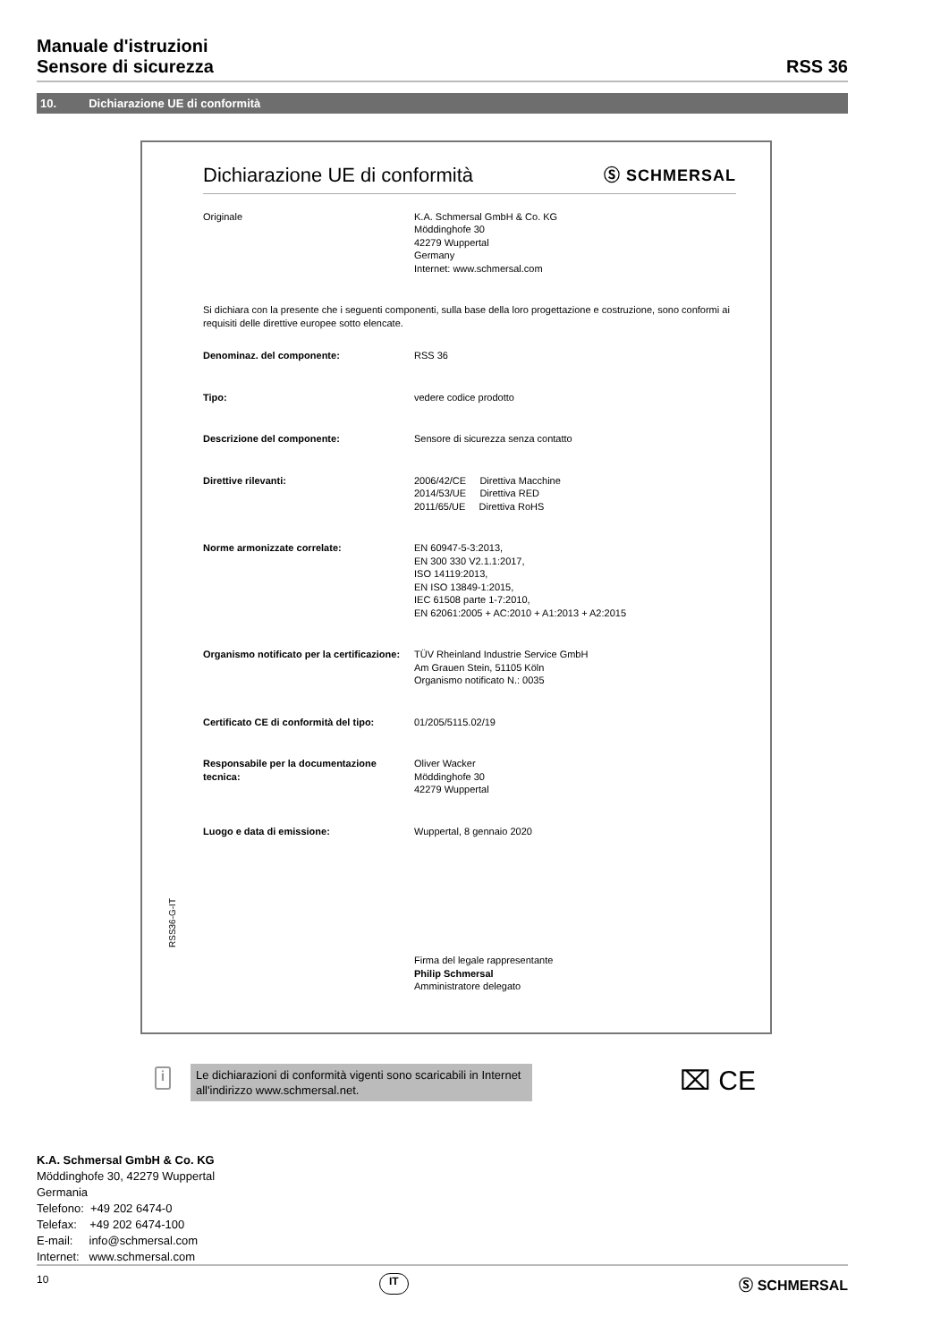Manuale d'istruzioni
Sensore di sicurezza
RSS 36
10. Dichiarazione UE di conformità
RSS36-G-IT
Dichiarazione UE di conformità Ⓢ SCHMERSAL
| Originale | K.A. Schmersal GmbH & Co. KG Möddinghofe 30 42279 Wuppertal Germany Internet: www.schmersal.com |
Si dichiara con la presente che i seguenti componenti, sulla base della loro progettazione e costruzione, sono conformi ai requisiti delle direttive europee sotto elencate.
| Denominaz. del componente: | RSS 36 |
| Tipo: | vedere codice prodotto |
| Descrizione del componente: | Sensore di sicurezza senza contatto |
| Direttive rilevanti: | 2006/42/CE Direttiva Macchine 2014/53/UE Direttiva RED 2011/65/UE Direttiva RoHS |
| Norme armonizzate correlate: | EN 60947-5-3:2013, EN 300 330 V2.1.1:2017, ISO 14119:2013, EN ISO 13849-1:2015, IEC 61508 parte 1-7:2010, EN 62061:2005 + AC:2010 + A1:2013 + A2:2015 |
| Organismo notificato per la certificazione: | TÜV Rheinland Industrie Service GmbH Am Grauen Stein, 51105 Köln Organismo notificato N.: 0035 |
| Certificato CE di conformità del tipo: | 01/205/5115.02/19 |
| Responsabile per la documentazione tecnica: | Oliver Wacker Möddinghofe 30 42279 Wuppertal |
| Luogo e data di emissione: | Wuppertal, 8 gennaio 2020 |
| | Firma del legale rappresentante Philip Schmersal Amministratore delegato |
i
Le dichiarazioni di conformità vigenti sono scaricabili in Internet all'indirizzo www.schmersal.net.
⌧ CE
K.A. Schmersal GmbH & Co. KG
Möddinghofe 30, 42279 Wuppertal
Germania
Telefono: +49 202 6474-0
Telefax: +49 202 6474-100
E-mail: info@schmersal.com
Internet: www.schmersal.com
10 IT Ⓢ SCHMERSAL